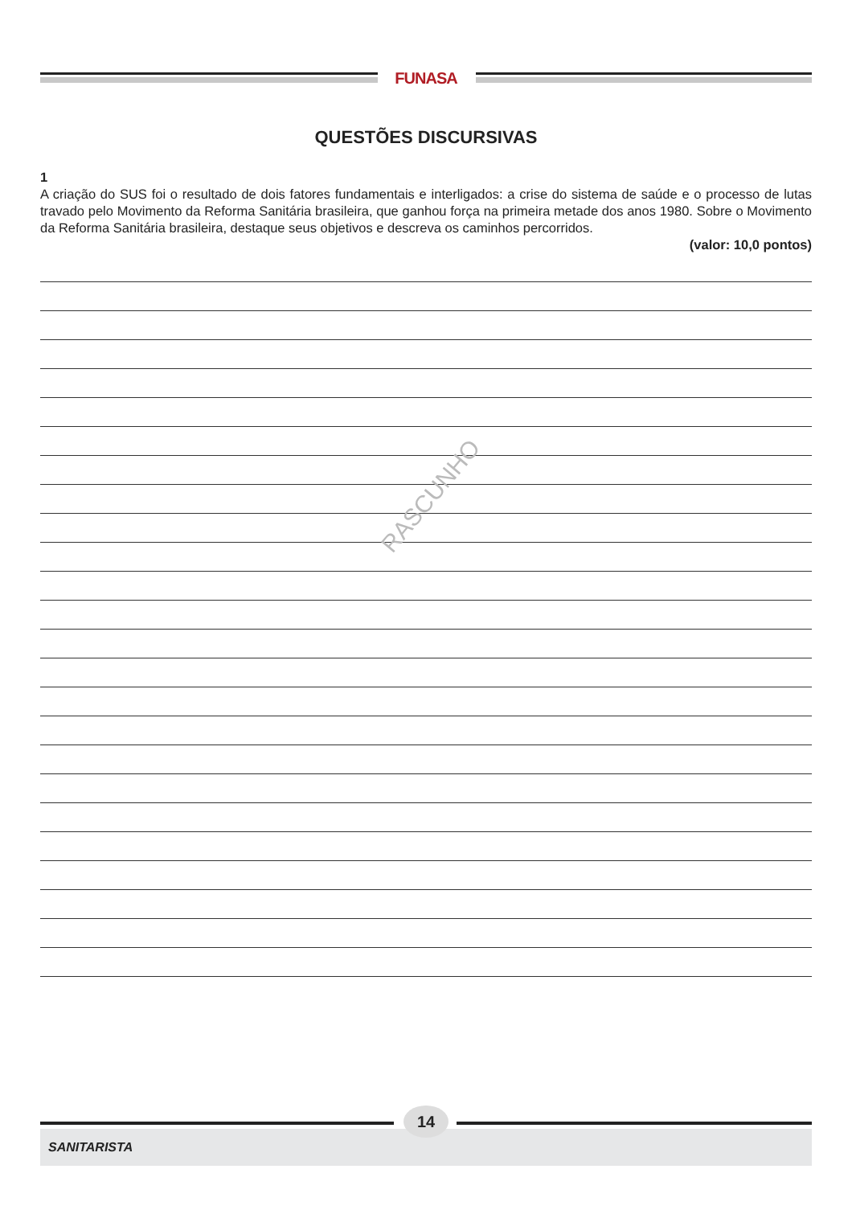FUNASA
QUESTÕES DISCURSIVAS
1
A criação do SUS foi o resultado de dois fatores fundamentais e interligados: a crise do sistema de saúde e o processo de lutas travado pelo Movimento da Reforma Sanitária brasileira, que ganhou força na primeira metade dos anos 1980. Sobre o Movimento da Reforma Sanitária brasileira, destaque seus objetivos e descreva os caminhos percorridos.
(valor: 10,0 pontos)
RASCUNHO
14
SANITARISTA